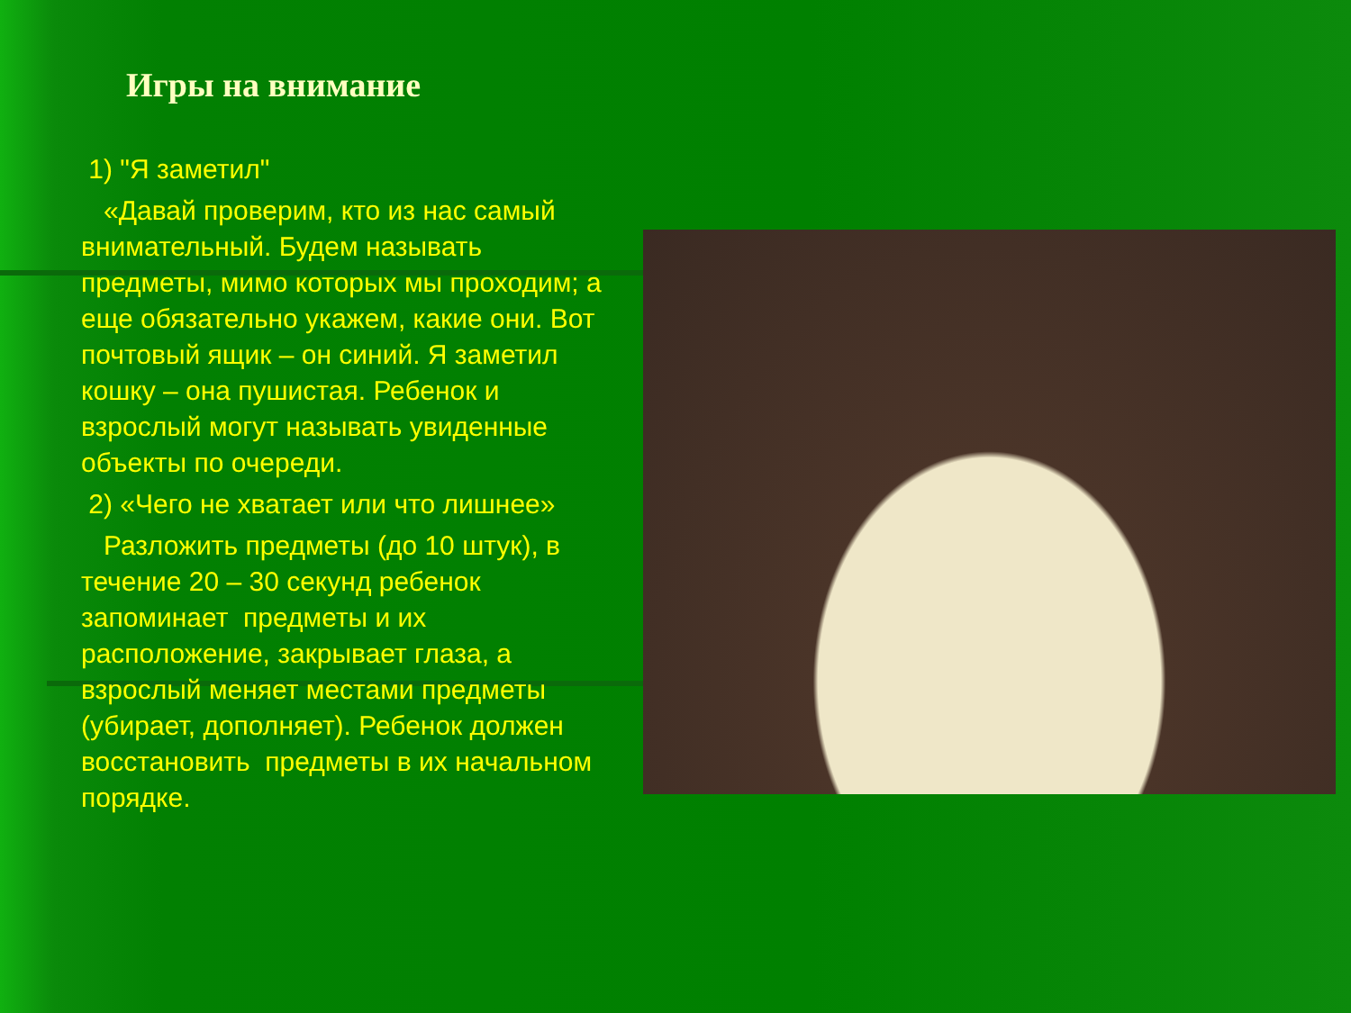Игры на внимание
1) "Я заметил"
«Давай проверим, кто из нас самый внимательный. Будем называть предметы, мимо которых мы проходим; а еще обязательно укажем, какие они. Вот почтовый ящик – он синий. Я заметил кошку – она пушистая. Ребенок и взрослый могут называть увиденные объекты по очереди.
2) «Чего не хватает или что лишнее»
Разложить предметы (до 10 штук), в течение 20 – 30 секунд ребенок запоминает предметы и их расположение, закрывает глаза, а взрослый меняет местами предметы (убирает, дополняет). Ребенок должен восстановить предметы в их начальном порядке.